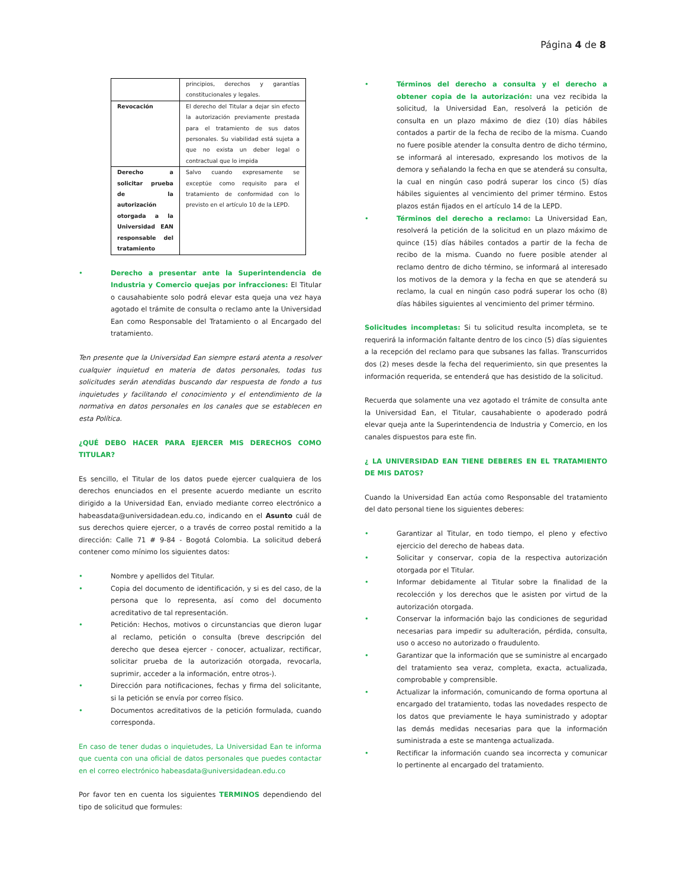Página 4 de 8
| | principios, derechos y garantías constitucionales y legales. |
| Revocación | El derecho del Titular a dejar sin efecto la autorización previamente prestada para el tratamiento de sus datos personales. Su viabilidad está sujeta a que no exista un deber legal o contractual que lo impida |
| Derecho a solicitar prueba de la autorización otorgada a la Universidad EAN responsable del tratamiento | Salvo cuando expresamente se exceptúe como requisito para el tratamiento de conformidad con lo previsto en el artículo 10 de la LEPD. |
• Derecho a presentar ante la Superintendencia de Industria y Comercio quejas por infracciones: El Titular o causahabiente solo podrá elevar esta queja una vez haya agotado el trámite de consulta o reclamo ante la Universidad Ean como Responsable del Tratamiento o al Encargado del tratamiento.
Ten presente que la Universidad Ean siempre estará atenta a resolver cualquier inquietud en materia de datos personales, todas tus solicitudes serán atendidas buscando dar respuesta de fondo a tus inquietudes y facilitando el conocimiento y el entendimiento de la normativa en datos personales en los canales que se establecen en esta Política.
¿QUÉ DEBO HACER PARA EJERCER MIS DERECHOS COMO TITULAR?
Es sencillo, el Titular de los datos puede ejercer cualquiera de los derechos enunciados en el presente acuerdo mediante un escrito dirigido a la Universidad Ean, enviado mediante correo electrónico a habeasdata@universidadean.edu.co, indicando en el Asunto cuál de sus derechos quiere ejercer, o a través de correo postal remitido a la dirección: Calle 71 # 9-84 - Bogotá Colombia. La solicitud deberá contener como mínimo los siguientes datos:
• Nombre y apellidos del Titular.
• Copia del documento de identificación, y si es del caso, de la persona que lo representa, así como del documento acreditativo de tal representación.
• Petición: Hechos, motivos o circunstancias que dieron lugar al reclamo, petición o consulta (breve descripción del derecho que desea ejercer - conocer, actualizar, rectificar, solicitar prueba de la autorización otorgada, revocarla, suprimir, acceder a la información, entre otros-).
• Dirección para notificaciones, fechas y firma del solicitante, si la petición se envía por correo físico.
• Documentos acreditativos de la petición formulada, cuando corresponda.
En caso de tener dudas o inquietudes, La Universidad Ean te informa que cuenta con una oficial de datos personales que puedes contactar en el correo electrónico habeasdata@universidadean.edu.co
Por favor ten en cuenta los siguientes TERMINOS dependiendo del tipo de solicitud que formules:
• Términos del derecho a consulta y el derecho a obtener copia de la autorización: una vez recibida la solicitud, la Universidad Ean, resolverá la petición de consulta en un plazo máximo de diez (10) días hábiles contados a partir de la fecha de recibo de la misma. Cuando no fuere posible atender la consulta dentro de dicho término, se informará al interesado, expresando los motivos de la demora y señalando la fecha en que se atenderá su consulta, la cual en ningún caso podrá superar los cinco (5) días hábiles siguientes al vencimiento del primer término. Estos plazos están fijados en el artículo 14 de la LEPD.
• Términos del derecho a reclamo: La Universidad Ean, resolverá la petición de la solicitud en un plazo máximo de quince (15) días hábiles contados a partir de la fecha de recibo de la misma. Cuando no fuere posible atender al reclamo dentro de dicho término, se informará al interesado los motivos de la demora y la fecha en que se atenderá su reclamo, la cual en ningún caso podrá superar los ocho (8) días hábiles siguientes al vencimiento del primer término.
Solicitudes incompletas: Si tu solicitud resulta incompleta, se te requerirá la información faltante dentro de los cinco (5) días siguientes a la recepción del reclamo para que subsanes las fallas. Transcurridos dos (2) meses desde la fecha del requerimiento, sin que presentes la información requerida, se entenderá que has desistido de la solicitud.
Recuerda que solamente una vez agotado el trámite de consulta ante la Universidad Ean, el Titular, causahabiente o apoderado podrá elevar queja ante la Superintendencia de Industria y Comercio, en los canales dispuestos para este fin.
¿ LA UNIVERSIDAD EAN TIENE DEBERES EN EL TRATAMIENTO DE MIS DATOS?
Cuando la Universidad Ean actúa como Responsable del tratamiento del dato personal tiene los siguientes deberes:
• Garantizar al Titular, en todo tiempo, el pleno y efectivo ejercicio del derecho de habeas data.
• Solicitar y conservar, copia de la respectiva autorización otorgada por el Titular.
• Informar debidamente al Titular sobre la finalidad de la recolección y los derechos que le asisten por virtud de la autorización otorgada.
• Conservar la información bajo las condiciones de seguridad necesarias para impedir su adulteración, pérdida, consulta, uso o acceso no autorizado o fraudulento.
• Garantizar que la información que se suministre al encargado del tratamiento sea veraz, completa, exacta, actualizada, comprobable y comprensible.
• Actualizar la información, comunicando de forma oportuna al encargado del tratamiento, todas las novedades respecto de los datos que previamente le haya suministrado y adoptar las demás medidas necesarias para que la información suministrada a este se mantenga actualizada.
• Rectificar la información cuando sea incorrecta y comunicar lo pertinente al encargado del tratamiento.